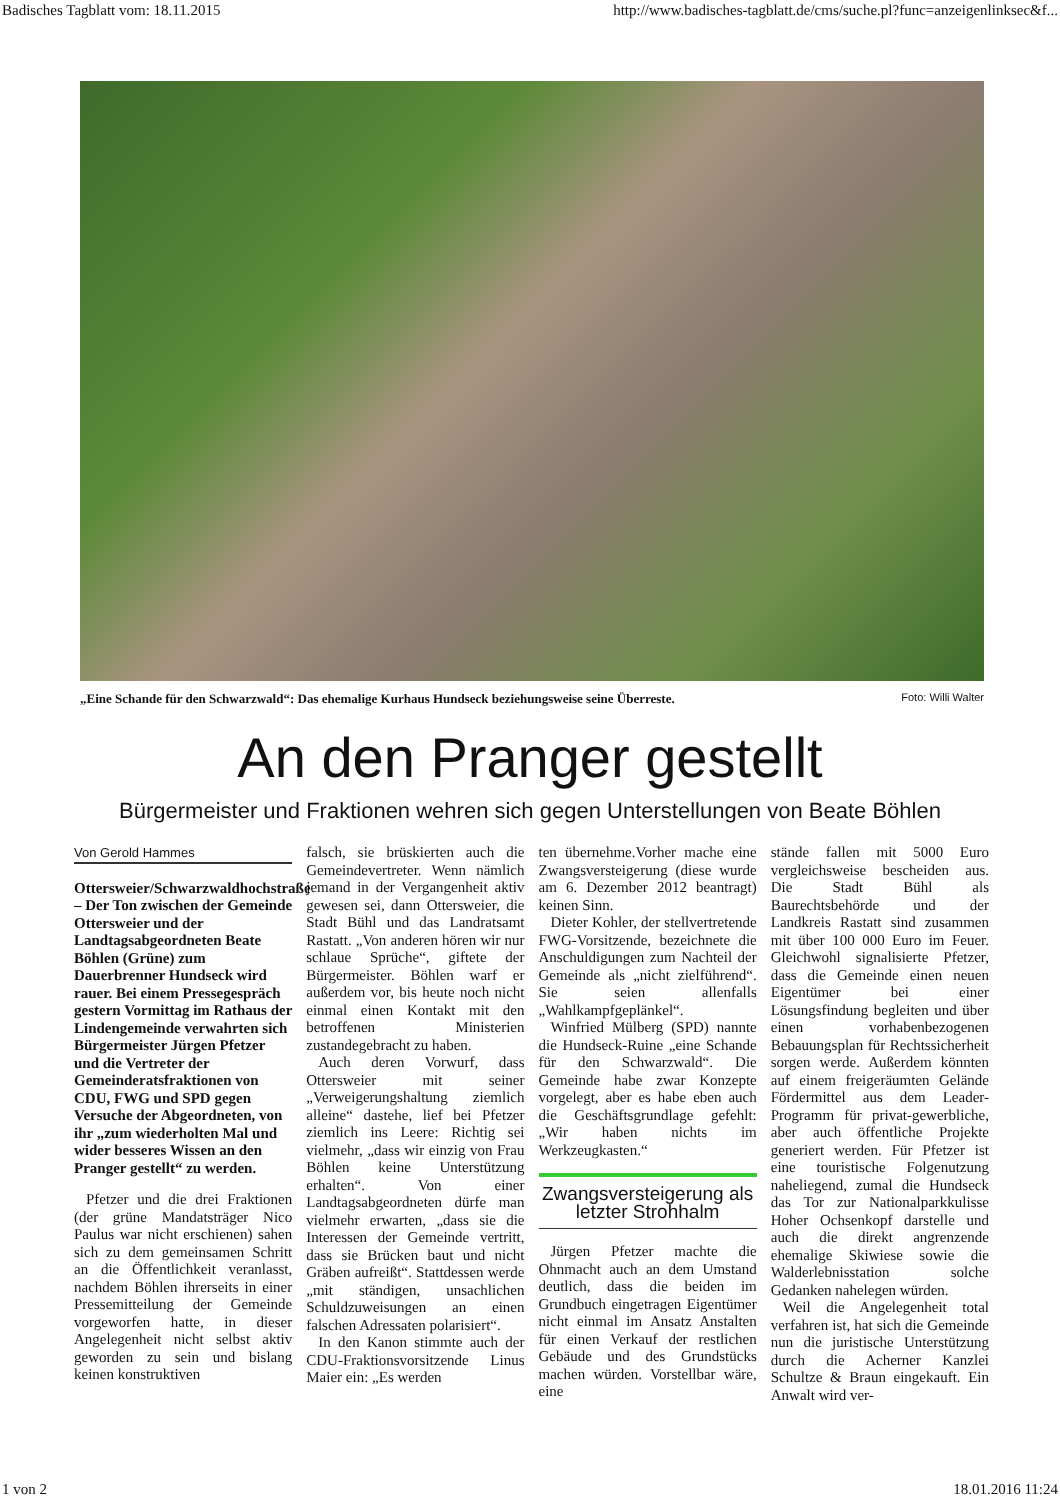Badisches Tagblatt vom: 18.11.2015 http://www.badisches-tagblatt.de/cms/suche.pl?func=anzeigenlinksec&f...
„Eine Schande für den Schwarzwald“: Das ehemalige Kurhaus Hundseck beziehungsweise seine Überreste. Foto: Willi Walter
An den Pranger gestellt
Bürgermeister und Fraktionen wehren sich gegen Unterstellungen von Beate Böhlen
Von Gerold Hammes
Ottersweier/Schwarzwaldhochstraße – Der Ton zwischen der Gemeinde Ottersweier und der Landtagsabgeordneten Beate Böhlen (Grüne) zum Dauerbrenner Hundseck wird rauer. Bei einem Pressegespräch gestern Vormittag im Rathaus der Lindengemeinde verwahrten sich Bürgermeister Jürgen Pfetzer und die Vertreter der Gemeinderatsfraktionen von CDU, FWG und SPD gegen Versuche der Abgeordneten, von ihr „zum wiederholten Mal und wider besseres Wissen an den Pranger gestellt“ zu werden.
Pfetzer und die drei Fraktionen (der grüne Mandatsträger Nico Paulus war nicht erschienen) sahen sich zu dem gemeinsamen Schritt an die Öffentlichkeit veranlasst, nachdem Böhlen ihrerseits in einer Pressemitteilung der Gemeinde vorgeworfen hatte, in dieser Angelegenheit nicht selbst aktiv geworden zu sein und bislang keinen konstruktiven
falsch, sie brüskierten auch die Gemeindevertreter. Wenn nämlich jemand in der Vergangenheit aktiv gewesen sei, dann Ottersweier, die Stadt Bühl und das Landratsamt Rastatt. „Von anderen hören wir nur schlaue Sprüche“, giftete der Bürgermeister. Böhlen warf er außerdem vor, bis heute noch nicht einmal einen Kontakt mit den betroffenen Ministerien zustandegebracht zu haben.
Auch deren Vorwurf, dass Ottersweier mit seiner „Verweigerungshaltung ziemlich alleine“ dastehe, lief bei Pfetzer ziemlich ins Leere: Richtig sei vielmehr, „dass wir einzig von Frau Böhlen keine Unterstützung erhalten“. Von einer Landtagsabgeordneten dürfe man vielmehr erwarten, „dass sie die Interessen der Gemeinde vertritt, dass sie Brücken baut und nicht Gräben aufreißt“. Stattdessen werde „mit ständigen, unsachlichen Schuldzuweisungen an einen falschen Adressaten polarisiert“.
In den Kanon stimmte auch der CDU-Fraktionsvorsitzende Linus Maier ein: „Es werden
ten übernehme.Vorher mache eine Zwangsversteigerung (diese wurde am 6. Dezember 2012 beantragt) keinen Sinn.
Dieter Kohler, der stellvertretende FWG-Vorsitzende, bezeichnete die Anschuldigungen zum Nachteil der Gemeinde als „nicht zielführend“. Sie seien allenfalls „Wahlkampfgeplänkel“.
Winfried Mülberg (SPD) nannte die Hundseck-Ruine „eine Schande für den Schwarzwald“. Die Gemeinde habe zwar Konzepte vorgelegt, aber es habe eben auch die Geschäftsgrundlage gefehlt: „Wir haben nichts im Werkzeugkasten.“
Zwangsversteigerung als letzter Strohhalm
Jürgen Pfetzer machte die Ohnmacht auch an dem Umstand deutlich, dass die beiden im Grundbuch eingetragen Eigentümer nicht einmal im Ansatz Anstalten für einen Verkauf der restlichen Gebäude und des Grundstücks machen würden. Vorstellbar wäre, eine
stände fallen mit 5000 Euro vergleichsweise bescheiden aus. Die Stadt Bühl als Baurechtsbehörde und der Landkreis Rastatt sind zusammen mit über 100 000 Euro im Feuer. Gleichwohl signalisierte Pfetzer, dass die Gemeinde einen neuen Eigentümer bei einer Lösungsfindung begleiten und über einen vorhabenbezogenen Bebauungsplan für Rechtssicherheit sorgen werde. Außerdem könnten auf einem freigeräumten Gelände Fördermittel aus dem Leader-Programm für privat-gewerbliche, aber auch öffentliche Projekte generiert werden. Für Pfetzer ist eine touristische Folgenutzung naheliegend, zumal die Hundseck das Tor zur Nationalparkkulisse Hoher Ochsenkopf darstelle und auch die direkt angrenzende ehemalige Skiwiese sowie die Walderlebnisstation solche Gedanken nahelegen würden.
Weil die Angelegenheit total verfahren ist, hat sich die Gemeinde nun die juristische Unterstützung durch die Acherner Kanzlei Schultze & Braun eingekauft. Ein Anwalt wird ver-
1 von 2 18.01.2016 11:24